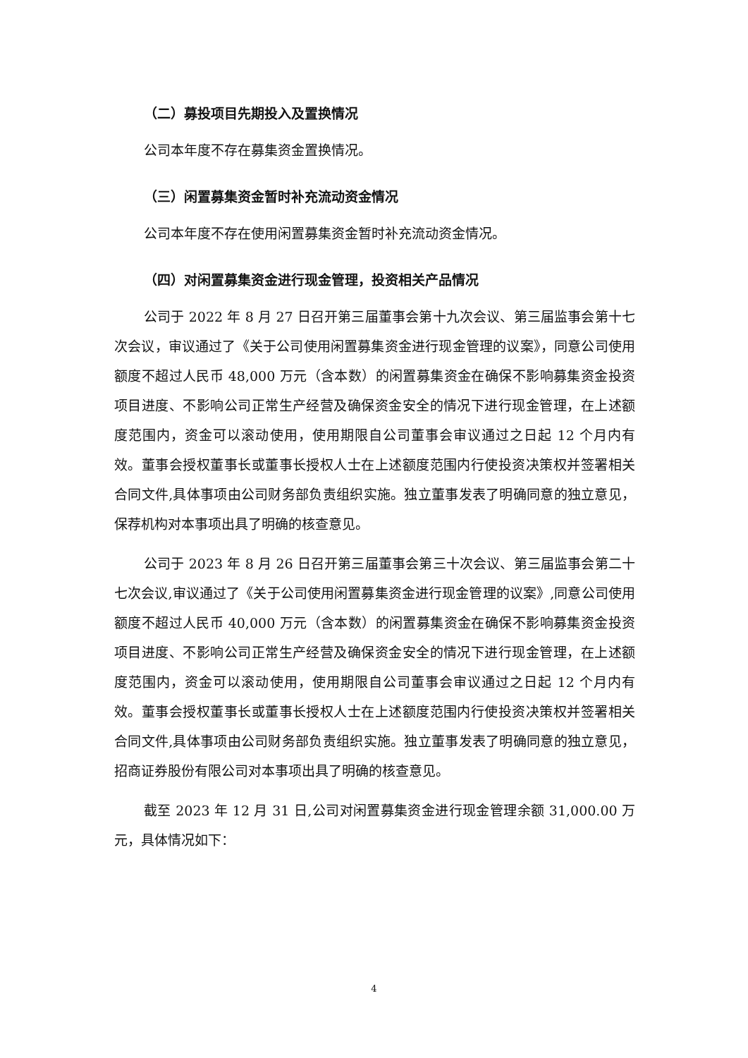（二）募投项目先期投入及置换情况
公司本年度不存在募集资金置换情况。
（三）闲置募集资金暂时补充流动资金情况
公司本年度不存在使用闲置募集资金暂时补充流动资金情况。
（四）对闲置募集资金进行现金管理，投资相关产品情况
公司于 2022 年 8 月 27 日召开第三届董事会第十九次会议、第三届监事会第十七次会议，审议通过了《关于公司使用闲置募集资金进行现金管理的议案》，同意公司使用额度不超过人民币 48,000 万元（含本数）的闲置募集资金在确保不影响募集资金投资项目进度、不影响公司正常生产经营及确保资金安全的情况下进行现金管理，在上述额度范围内，资金可以滚动使用，使用期限自公司董事会审议通过之日起 12 个月内有效。董事会授权董事长或董事长授权人士在上述额度范围内行使投资决策权并签署相关合同文件,具体事项由公司财务部负责组织实施。独立董事发表了明确同意的独立意见，保荐机构对本事项出具了明确的核查意见。
公司于 2023 年 8 月 26 日召开第三届董事会第三十次会议、第三届监事会第二十七次会议,审议通过了《关于公司使用闲置募集资金进行现金管理的议案》,同意公司使用额度不超过人民币 40,000 万元（含本数）的闲置募集资金在确保不影响募集资金投资项目进度、不影响公司正常生产经营及确保资金安全的情况下进行现金管理，在上述额度范围内，资金可以滚动使用，使用期限自公司董事会审议通过之日起 12 个月内有效。董事会授权董事长或董事长授权人士在上述额度范围内行使投资决策权并签署相关合同文件,具体事项由公司财务部负责组织实施。独立董事发表了明确同意的独立意见，招商证券股份有限公司对本事项出具了明确的核查意见。
截至 2023 年 12 月 31 日,公司对闲置募集资金进行现金管理余额 31,000.00 万元，具体情况如下：
4